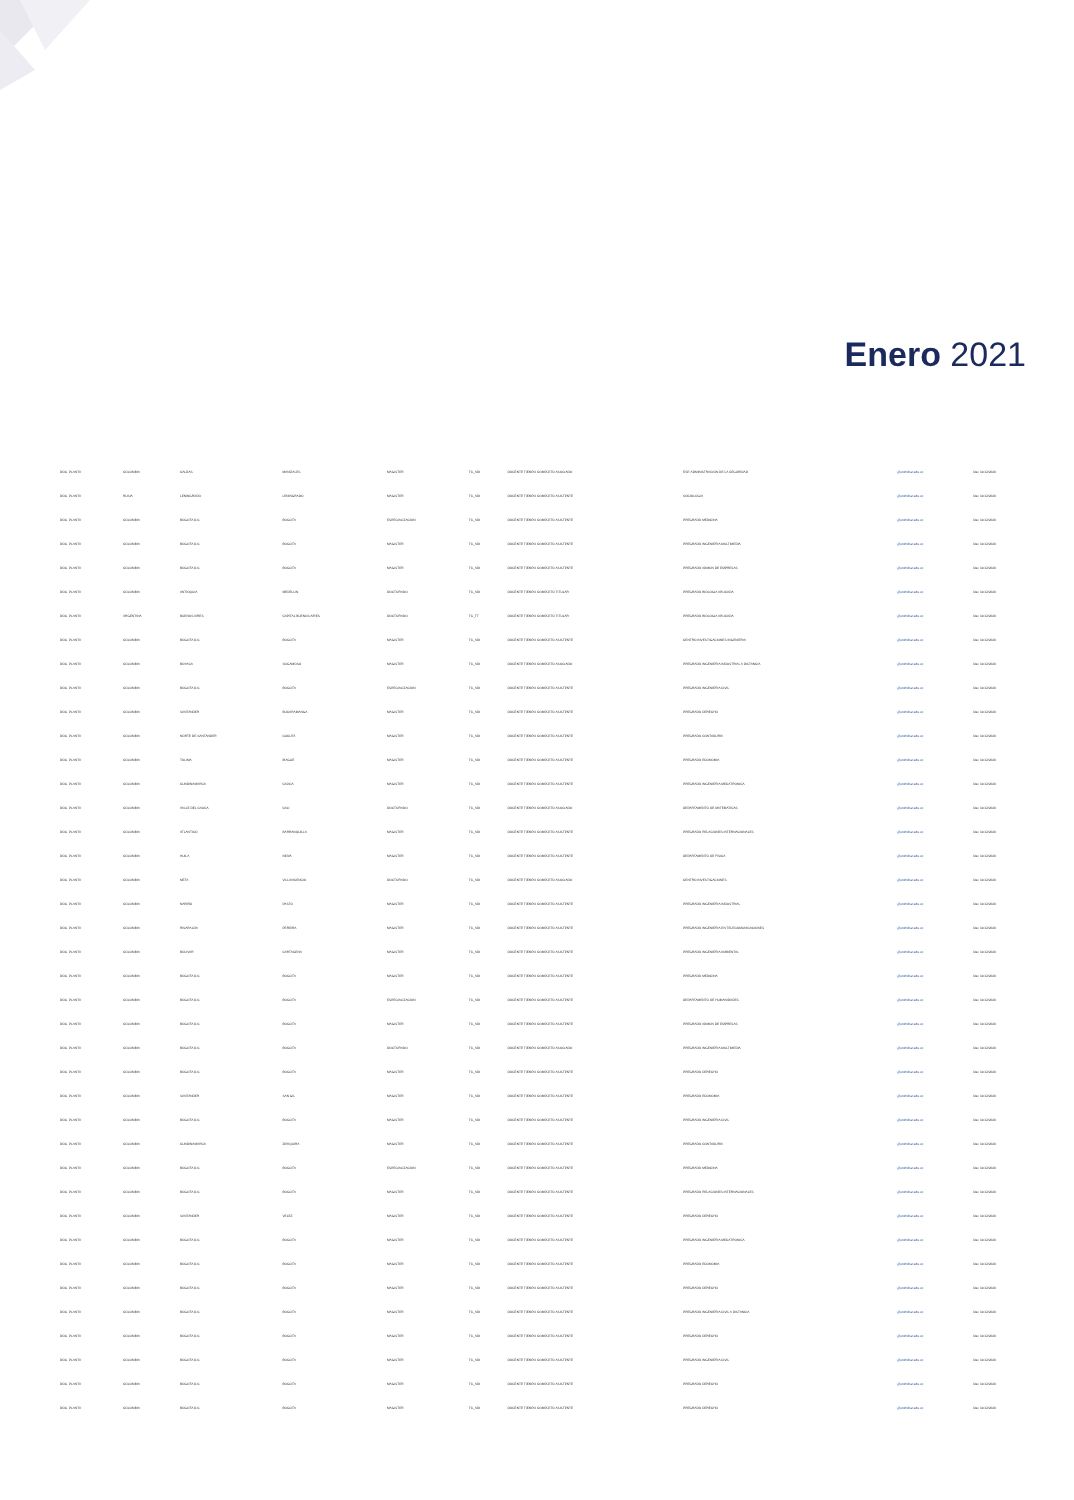Enero 2021
| DOC. PLANTA | COLOMBIA | CALDAS | MANIZALES | MAGISTER | TC_ADI | DOCENTE TIEMPO COMPLETO ASOCIADO | ESP. ADMINISTRACION DE LA SEGURIDAD | @unimilitar.edu.co | Dec 31/12/2020 |
| DOC. PLANTA | RUSIA | LENINGRADO | LENINGRADO | MAGISTER | TC_ADI | DOCENTE TIEMPO COMPLETO ASISTENTE | SOCIOLOGIA | @unimilitar.edu.co | Dec 31/12/2020 |
| DOC. PLANTA | COLOMBIA | BOGOTA D.C. | BOGOTA | ESPECIALIZACION | TC_ADI | DOCENTE TIEMPO COMPLETO ASISTENTE | PREGRADO MEDICINA | @unimilitar.edu.co | Dec 31/12/2020 |
| DOC. PLANTA | COLOMBIA | BOGOTA D.C. | BOGOTA | MAGISTER | TC_ADI | DOCENTE TIEMPO COMPLETO ASISTENTE | PREGRADO INGENIERIA MULTIMEDIA | @unimilitar.edu.co | Dec 31/12/2020 |
| DOC. PLANTA | COLOMBIA | BOGOTA D.C. | BOGOTA | MAGISTER | TC_ADI | DOCENTE TIEMPO COMPLETO ASISTENTE | PREGRADO ADMON DE EMPRESAS | @unimilitar.edu.co | Dec 31/12/2020 |
| DOC. PLANTA | COLOMBIA | ANTIOQUIA | MEDELLIN | DOCTORADO | TC_ADI | DOCENTE TIEMPO COMPLETO TITULAR | PREGRADO BIOLOGIA APLICADA | @unimilitar.edu.co | Dec 31/12/2020 |
| DOC. PLANTA | ARGENTINA | BUENOS AIRES | CAPITAL BUENOS AIRES | DOCTORADO | TC_TT | DOCENTE TIEMPO COMPLETO TITULAR | PREGRADO BIOLOGIA APLICADA | @unimilitar.edu.co | Dec 31/12/2020 |
| DOC. PLANTA | COLOMBIA | BOGOTA D.C. | BOGOTA | MAGISTER | TC_ADI | DOCENTE TIEMPO COMPLETO ASISTENTE | CENTRO INVESTIGACIONES INGENIERIA | @unimilitar.edu.co | Dec 31/12/2020 |
| DOC. PLANTA | COLOMBIA | BOYACA | SOGAMOSO | MAGISTER | TC_ADI | DOCENTE TIEMPO COMPLETO ASOCIADO | PREGRADO INGENIERIA INDUSTRIAL A DISTANCIA | @unimilitar.edu.co | Dec 31/12/2020 |
| DOC. PLANTA | COLOMBIA | BOGOTA D.C. | BOGOTA | ESPECIALIZACION | TC_ADI | DOCENTE TIEMPO COMPLETO ASISTENTE | PREGRADO INGENIERIA CIVIL | @unimilitar.edu.co | Dec 31/12/2020 |
| DOC. PLANTA | COLOMBIA | SANTANDER | BUCARAMANGA | MAGISTER | TC_ADI | DOCENTE TIEMPO COMPLETO ASISTENTE | PREGRADO DERECHO | @unimilitar.edu.co | Dec 31/12/2020 |
| DOC. PLANTA | COLOMBIA | NORTE DE SANTANDER | CUCUTA | MAGISTER | TC_ADI | DOCENTE TIEMPO COMPLETO ASISTENTE | PREGRADO CONTADURIA | @unimilitar.edu.co | Dec 31/12/2020 |
| DOC. PLANTA | COLOMBIA | TOLIMA | IBAGUE | MAGISTER | TC_ADI | DOCENTE TIEMPO COMPLETO ASISTENTE | PREGRADO ECONOMIA | @unimilitar.edu.co | Dec 31/12/2020 |
| DOC. PLANTA | COLOMBIA | CUNDINAMARCA | CAJICA | MAGISTER | TC_ADI | DOCENTE TIEMPO COMPLETO ASISTENTE | PREGRADO INGENIERIA MECATRONICA | @unimilitar.edu.co | Dec 31/12/2020 |
| DOC. PLANTA | COLOMBIA | VALLE DEL CAUCA | CALI | DOCTORADO | TC_ADI | DOCENTE TIEMPO COMPLETO ASOCIADO | DEPARTAMENTO DE MATEMATICAS | @unimilitar.edu.co | Dec 31/12/2020 |
| DOC. PLANTA | COLOMBIA | ATLANTICO | BARRANQUILLA | MAGISTER | TC_ADI | DOCENTE TIEMPO COMPLETO ASISTENTE | PREGRADO RELACIONES INTERNACIONALES | @unimilitar.edu.co | Dec 31/12/2020 |
| DOC. PLANTA | COLOMBIA | HUILA | NEIVA | MAGISTER | TC_ADI | DOCENTE TIEMPO COMPLETO ASISTENTE | DEPARTAMENTO DE FISICA | @unimilitar.edu.co | Dec 31/12/2020 |
| DOC. PLANTA | COLOMBIA | META | VILLAVICENCIO | DOCTORADO | TC_ADI | DOCENTE TIEMPO COMPLETO ASOCIADO | CENTRO INVESTIGACIONES | @unimilitar.edu.co | Dec 31/12/2020 |
| DOC. PLANTA | COLOMBIA | NARIÑO | PASTO | MAGISTER | TC_ADI | DOCENTE TIEMPO COMPLETO ASISTENTE | PREGRADO INGENIERIA INDUSTRIAL | @unimilitar.edu.co | Dec 31/12/2020 |
| DOC. PLANTA | COLOMBIA | RISARALDA | PEREIRA | MAGISTER | TC_ADI | DOCENTE TIEMPO COMPLETO ASISTENTE | PREGRADO INGENIERIA EN TELECOMUNICACIONES | @unimilitar.edu.co | Dec 31/12/2020 |
| DOC. PLANTA | COLOMBIA | BOLIVAR | CARTAGENA | MAGISTER | TC_ADI | DOCENTE TIEMPO COMPLETO ASISTENTE | PREGRADO INGENIERIA AMBIENTAL | @unimilitar.edu.co | Dec 31/12/2020 |
| DOC. PLANTA | COLOMBIA | BOGOTA D.C. | BOGOTA | MAGISTER | TC_ADI | DOCENTE TIEMPO COMPLETO ASISTENTE | PREGRADO MEDICINA | @unimilitar.edu.co | Dec 31/12/2020 |
| DOC. PLANTA | COLOMBIA | BOGOTA D.C. | BOGOTA | ESPECIALIZACION | TC_ADI | DOCENTE TIEMPO COMPLETO ASISTENTE | DEPARTAMENTO DE HUMANIDADES | @unimilitar.edu.co | Dec 31/12/2020 |
| DOC. PLANTA | COLOMBIA | BOGOTA D.C. | BOGOTA | MAGISTER | TC_ADI | DOCENTE TIEMPO COMPLETO ASISTENTE | PREGRADO ADMON DE EMPRESAS | @unimilitar.edu.co | Dec 31/12/2020 |
| DOC. PLANTA | COLOMBIA | BOGOTA D.C. | BOGOTA | DOCTORADO | TC_ADI | DOCENTE TIEMPO COMPLETO ASOCIADO | PREGRADO INGENIERIA MULTIMEDIA | @unimilitar.edu.co | Dec 31/12/2020 |
| DOC. PLANTA | COLOMBIA | BOGOTA D.C. | BOGOTA | MAGISTER | TC_ADI | DOCENTE TIEMPO COMPLETO ASISTENTE | PREGRADO DERECHO | @unimilitar.edu.co | Dec 31/12/2020 |
| DOC. PLANTA | COLOMBIA | SANTANDER | SAN GIL | MAGISTER | TC_ADI | DOCENTE TIEMPO COMPLETO ASISTENTE | PREGRADO ECONOMIA | @unimilitar.edu.co | Dec 31/12/2020 |
| DOC. PLANTA | COLOMBIA | BOGOTA D.C. | BOGOTA | MAGISTER | TC_ADI | DOCENTE TIEMPO COMPLETO ASISTENTE | PREGRADO INGENIERIA CIVIL | @unimilitar.edu.co | Dec 31/12/2020 |
| DOC. PLANTA | COLOMBIA | CUNDINAMARCA | ZIPAQUIRA | MAGISTER | TC_ADI | DOCENTE TIEMPO COMPLETO ASISTENTE | PREGRADO CONTADURIA | @unimilitar.edu.co | Dec 31/12/2020 |
| DOC. PLANTA | COLOMBIA | BOGOTA D.C. | BOGOTA | ESPECIALIZACION | TC_ADI | DOCENTE TIEMPO COMPLETO ASISTENTE | PREGRADO MEDICINA | @unimilitar.edu.co | Dec 31/12/2020 |
| DOC. PLANTA | COLOMBIA | BOGOTA D.C. | BOGOTA | MAGISTER | TC_ADI | DOCENTE TIEMPO COMPLETO ASISTENTE | PREGRADO RELACIONES INTERNACIONALES | @unimilitar.edu.co | Dec 31/12/2020 |
| DOC. PLANTA | COLOMBIA | SANTANDER | VELEZ | MAGISTER | TC_ADI | DOCENTE TIEMPO COMPLETO ASISTENTE | PREGRADO DERECHO | @unimilitar.edu.co | Dec 31/12/2020 |
| DOC. PLANTA | COLOMBIA | BOGOTA D.C. | BOGOTA | MAGISTER | TC_ADI | DOCENTE TIEMPO COMPLETO ASISTENTE | PREGRADO INGENIERIA MECATRONICA | @unimilitar.edu.co | Dec 31/12/2020 |
| DOC. PLANTA | COLOMBIA | BOGOTA D.C. | BOGOTA | MAGISTER | TC_ADI | DOCENTE TIEMPO COMPLETO ASISTENTE | PREGRADO ECONOMIA | @unimilitar.edu.co | Dec 31/12/2020 |
| DOC. PLANTA | COLOMBIA | BOGOTA D.C. | BOGOTA | MAGISTER | TC_ADI | DOCENTE TIEMPO COMPLETO ASISTENTE | PREGRADO DERECHO | @unimilitar.edu.co | Dec 31/12/2020 |
| DOC. PLANTA | COLOMBIA | BOGOTA D.C. | BOGOTA | MAGISTER | TC_ADI | DOCENTE TIEMPO COMPLETO ASISTENTE | PREGRADO INGENIERIA CIVIL A DISTANCIA | @unimilitar.edu.co | Dec 31/12/2020 |
| DOC. PLANTA | COLOMBIA | BOGOTA D.C. | BOGOTA | MAGISTER | TC_ADI | DOCENTE TIEMPO COMPLETO ASISTENTE | PREGRADO DERECHO | @unimilitar.edu.co | Dec 31/12/2020 |
| DOC. PLANTA | COLOMBIA | BOGOTA D.C. | BOGOTA | MAGISTER | TC_ADI | DOCENTE TIEMPO COMPLETO ASISTENTE | PREGRADO INGENIERIA CIVIL | @unimilitar.edu.co | Dec 31/12/2020 |
| DOC. PLANTA | COLOMBIA | BOGOTA D.C. | BOGOTA | MAGISTER | TC_ADI | DOCENTE TIEMPO COMPLETO ASISTENTE | PREGRADO DERECHO | @unimilitar.edu.co | Dec 31/12/2020 |
| DOC. PLANTA | COLOMBIA | BOGOTA D.C. | BOGOTA | MAGISTER | TC_ADI | DOCENTE TIEMPO COMPLETO ASISTENTE | PREGRADO DERECHO | @unimilitar.edu.co | Dec 31/12/2020 |